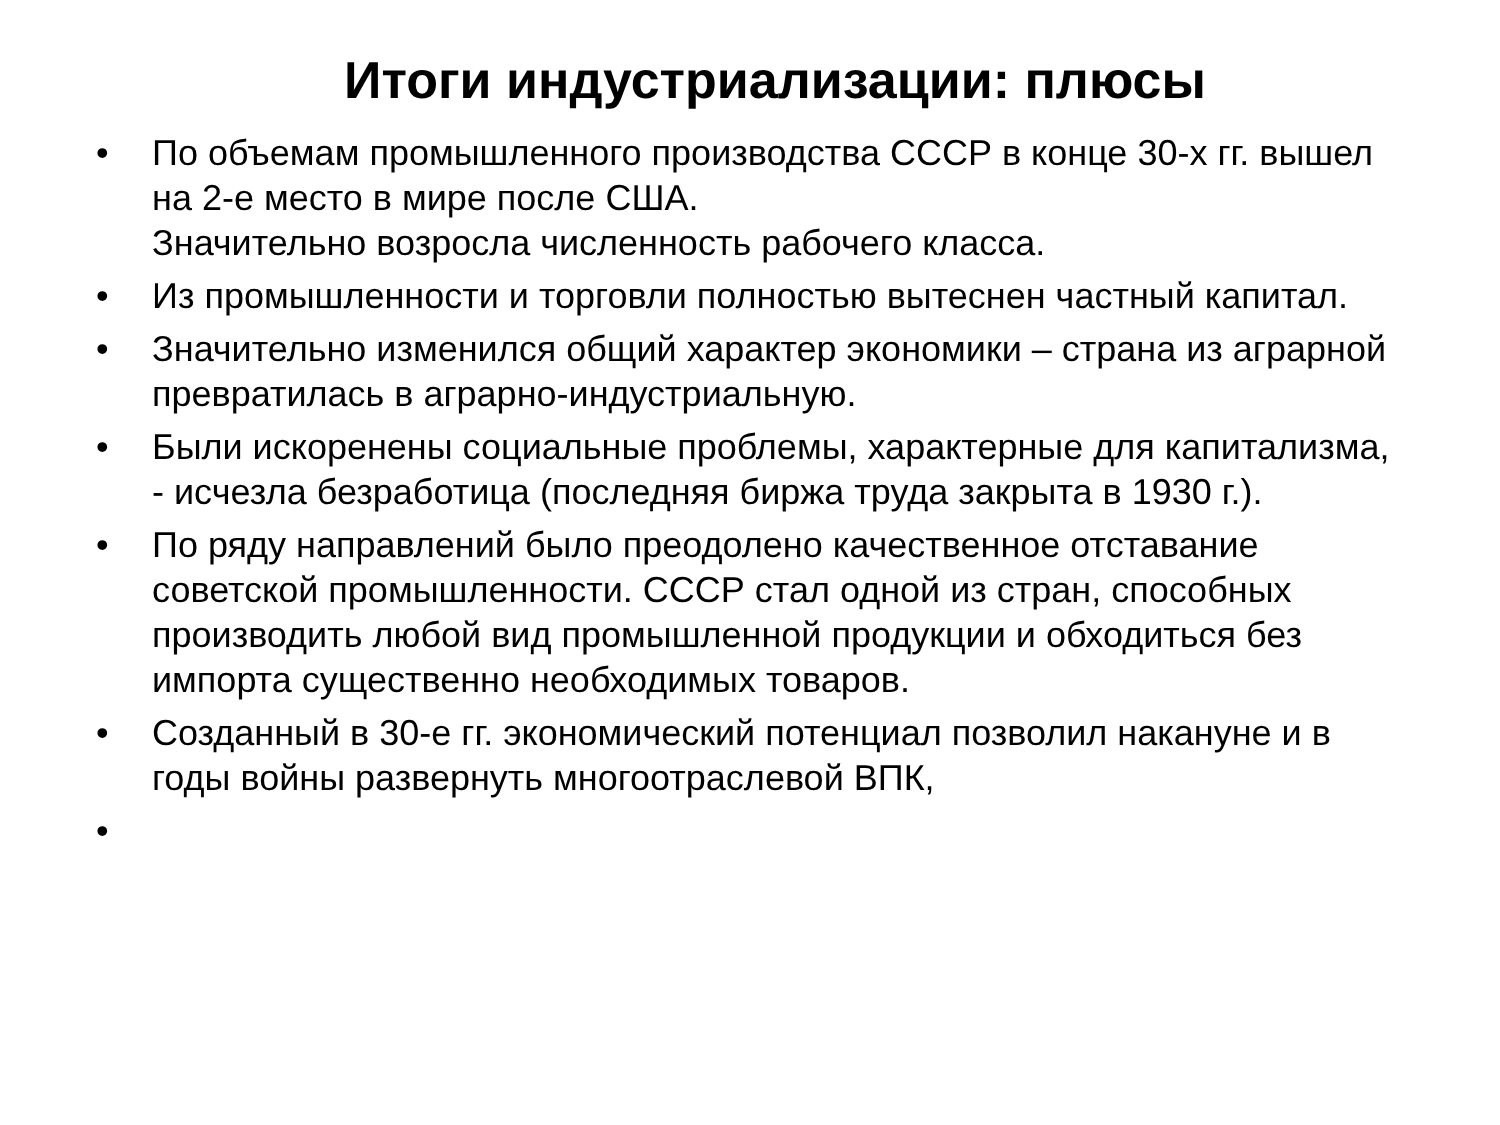Итоги индустриализации: плюсы
• По объемам промышленного производства СССР в конце 30-х гг. вышел на 2-е место в мире после США.
Значительно возросла численность рабочего класса.
• Из промышленности и торговли полностью вытеснен частный капитал.
• Значительно изменился общий характер экономики – страна из аграрной превратилась в аграрно-индустриальную.
• Были искоренены социальные проблемы, характерные для капитализма, - исчезла безработица (последняя биржа труда закрыта в 1930 г.).
• По ряду направлений было преодолено качественное отставание советской промышленности. СССР стал одной из стран, способных производить любой вид промышленной продукции и обходиться без импорта существенно необходимых товаров.
• Созданный в 30-е гг. экономический потенциал позволил накануне и в годы войны развернуть многоотраслевой ВПК,
•